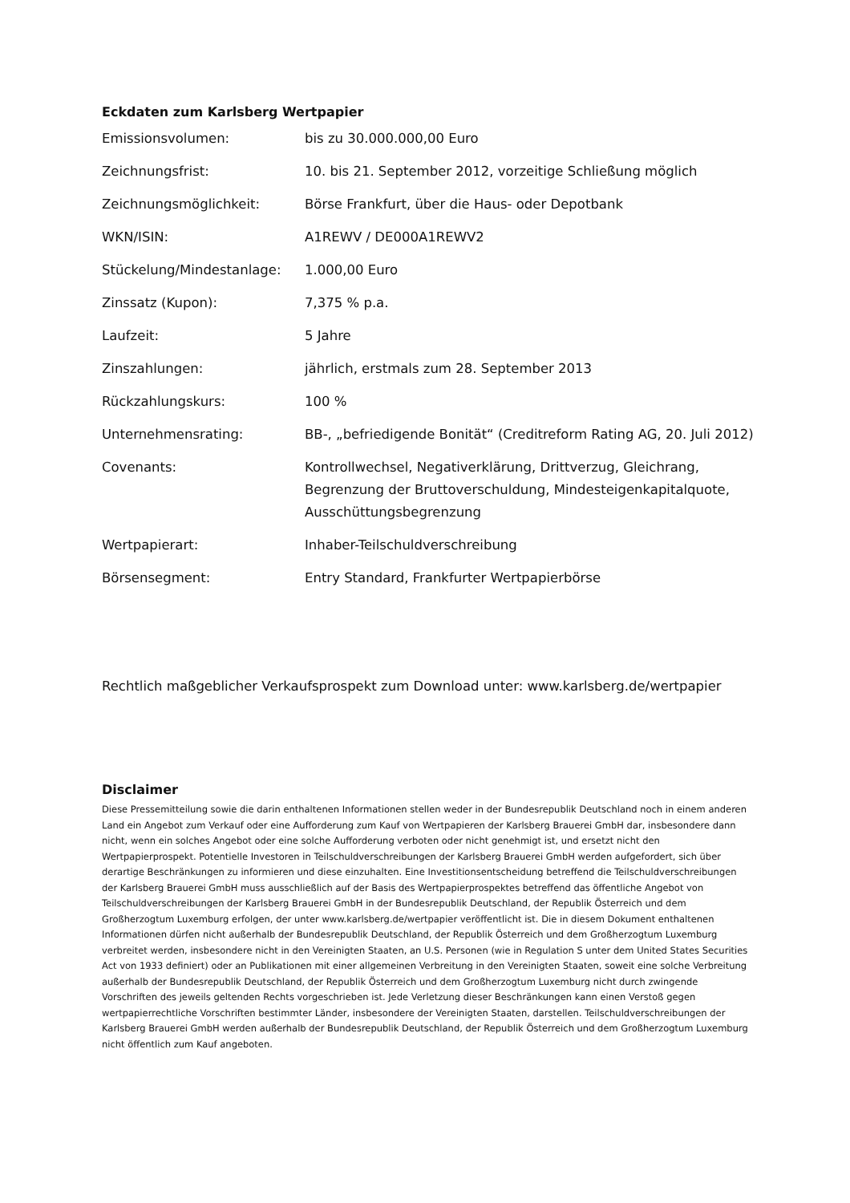Eckdaten zum Karlsberg Wertpapier
| Emissionsvolumen: | bis zu 30.000.000,00 Euro |
| Zeichnungsfrist: | 10. bis 21. September 2012, vorzeitige Schließung möglich |
| Zeichnungsmöglichkeit: | Börse Frankfurt, über die Haus- oder Depotbank |
| WKN/ISIN: | A1REWV / DE000A1REWV2 |
| Stückelung/Mindestanlage: | 1.000,00 Euro |
| Zinssatz (Kupon): | 7,375 % p.a. |
| Laufzeit: | 5 Jahre |
| Zinszahlungen: | jährlich, erstmals zum 28. September 2013 |
| Rückzahlungskurs: | 100 % |
| Unternehmensrating: | BB-, „befriedigende Bonität“ (Creditreform Rating AG, 20. Juli 2012) |
| Covenants: | Kontrollwechsel, Negativerklärung, Drittverzug, Gleichrang, Begrenzung der Bruttoverschuldung, Mindesteigenkapitalquote, Ausschüttungsbegrenzung |
| Wertpapierart: | Inhaber-Teilschuldverschreibung |
| Börsensegment: | Entry Standard, Frankfurter Wertpapierbörse |
Rechtlich maßgeblicher Verkaufsprospekt zum Download unter: www.karlsberg.de/wertpapier
Disclaimer
Diese Pressemitteilung sowie die darin enthaltenen Informationen stellen weder in der Bundesrepublik Deutschland noch in einem anderen Land ein Angebot zum Verkauf oder eine Aufforderung zum Kauf von Wertpapieren der Karlsberg Brauerei GmbH dar, insbesondere dann nicht, wenn ein solches Angebot oder eine solche Aufforderung verboten oder nicht genehmigt ist, und ersetzt nicht den Wertpapierprospekt. Potentielle Investoren in Teilschuldverschreibungen der Karlsberg Brauerei GmbH werden aufgefordert, sich über derartige Beschränkungen zu informieren und diese einzuhalten. Eine Investitionsentscheidung betreffend die Teilschuldverschreibungen der Karlsberg Brauerei GmbH muss ausschließlich auf der Basis des Wertpapierprospektes betreffend das öffentliche Angebot von Teilschuldverschreibungen der Karlsberg Brauerei GmbH in der Bundesrepublik Deutschland, der Republik Österreich und dem Großherzogtum Luxemburg erfolgen, der unter www.karlsberg.de/wertpapier veröffentlicht ist. Die in diesem Dokument enthaltenen Informationen dürfen nicht außerhalb der Bundesrepublik Deutschland, der Republik Österreich und dem Großherzogtum Luxemburg verbreitet werden, insbesondere nicht in den Vereinigten Staaten, an U.S. Personen (wie in Regulation S unter dem United States Securities Act von 1933 definiert) oder an Publikationen mit einer allgemeinen Verbreitung in den Vereinigten Staaten, soweit eine solche Verbreitung außerhalb der Bundesrepublik Deutschland, der Republik Österreich und dem Großherzogtum Luxemburg nicht durch zwingende Vorschriften des jeweils geltenden Rechts vorgeschrieben ist. Jede Verletzung dieser Beschränkungen kann einen Verstoß gegen wertpapierrechtliche Vorschriften bestimmter Länder, insbesondere der Vereinigten Staaten, darstellen. Teilschuldverschreibungen der Karlsberg Brauerei GmbH werden außerhalb der Bundesrepublik Deutschland, der Republik Österreich und dem Großherzogtum Luxemburg nicht öffentlich zum Kauf angeboten.